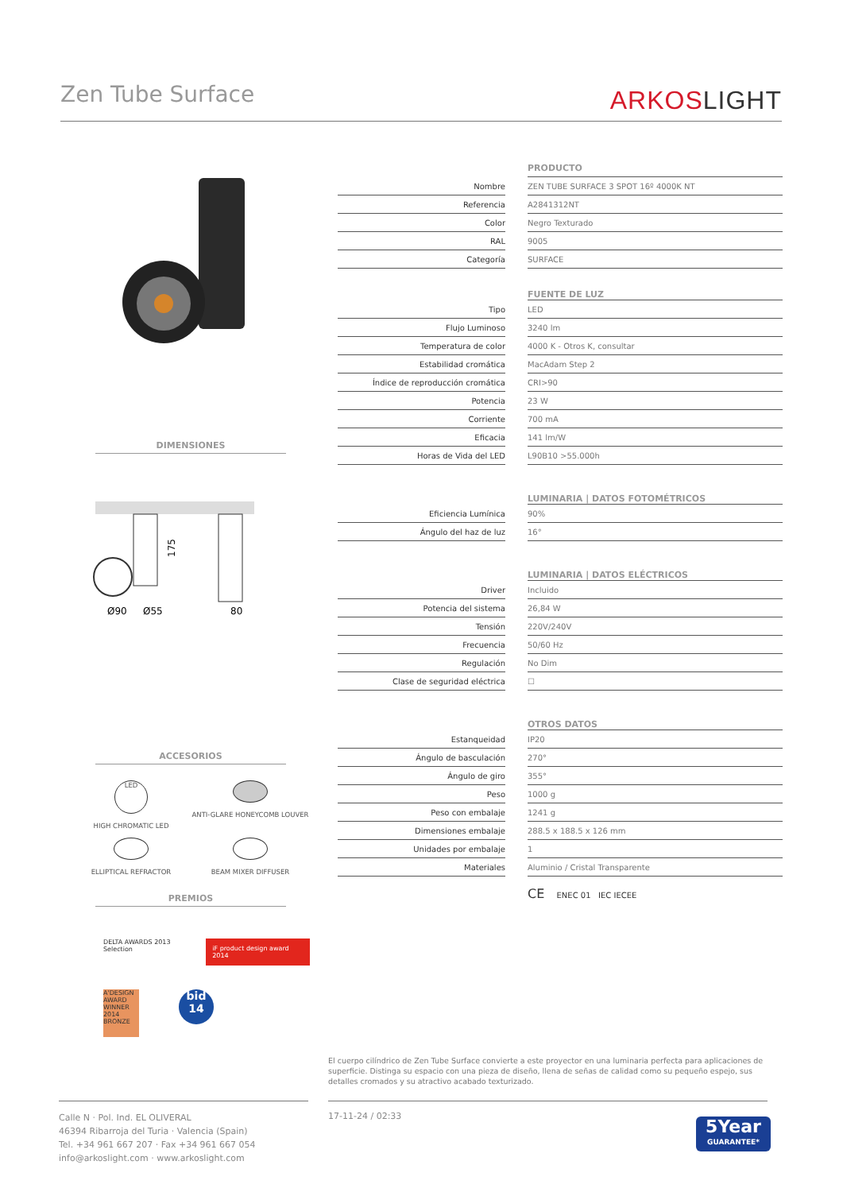Zen Tube Surface
ARKOSLIGHT
DIMENSIONES
Ø90
Ø55
80
175
ACCESORIOS
LED
HIGH CHROMATIC LED
ANTI-GLARE HONEYCOMB LOUVER
ELLIPTICAL REFRACTOR
BEAM MIXER DIFFUSER
PREMIOS
DELTA AWARDS 2013 Selection
iF product design award 2014
A'DESIGN AWARD WINNER 2014 BRONZE
bid 14
| | | PRODUCTO |
| Nombre | | ZEN TUBE SURFACE 3 SPOT 16º 4000K NT |
| Referencia | | A2841312NT |
| Color | | Negro Texturado |
| RAL | | 9005 |
| Categoría | | SURFACE |
| | | FUENTE DE LUZ |
| Tipo | | LED |
| Flujo Luminoso | | 3240 lm |
| Temperatura de color | | 4000 K - Otros K, consultar |
| Estabilidad cromática | | MacAdam Step 2 |
| Índice de reproducción cromática | | CRI>90 |
| Potencia | | 23 W |
| Corriente | | 700 mA |
| Eficacia | | 141 lm/W |
| Horas de Vida del LED | | L90B10 >55.000h |
| | | LUMINARIA / DATOS FOTOMÉTRICOS |
| Eficiencia Lumínica | | 90% |
| Ángulo del haz de luz | | 16° |
| | | LUMINARIA / DATOS ELÉCTRICOS |
| Driver | | Incluido |
| Potencia del sistema | | 26,84 W |
| Tensión | | 220V/240V |
| Frecuencia | | 50/60 Hz |
| Regulación | | No Dim |
| Clase de seguridad eléctrica | | ☐ |
| | | OTROS DATOS |
| Estanqueidad | | IP20 |
| Ángulo de basculación | | 270° |
| Ángulo de giro | | 355° |
| Peso | | 1000 g |
| Peso con embalaje | | 1241 g |
| Dimensiones embalaje | | 288.5 x 188.5 x 126 mm |
| Unidades por embalaje | | 1 |
| Materiales | | Aluminio / Cristal Transparente |
CE ENEC 01 IEC IECEE
El cuerpo cilíndrico de Zen Tube Surface convierte a este proyector en una luminaria perfecta para aplicaciones de superficie. Distinga su espacio con una pieza de diseño, llena de señas de calidad como su pequeño espejo, sus detalles cromados y su atractivo acabado texturizado.
Calle N · Pol. Ind. EL OLIVERAL
46394 Ribarroja del Turia · Valencia (Spain)
Tel. +34 961 667 207 · Fax +34 961 667 054
info@arkoslight.com · www.arkoslight.com
17-11-24 / 02:33
5Year
GUARANTEE*